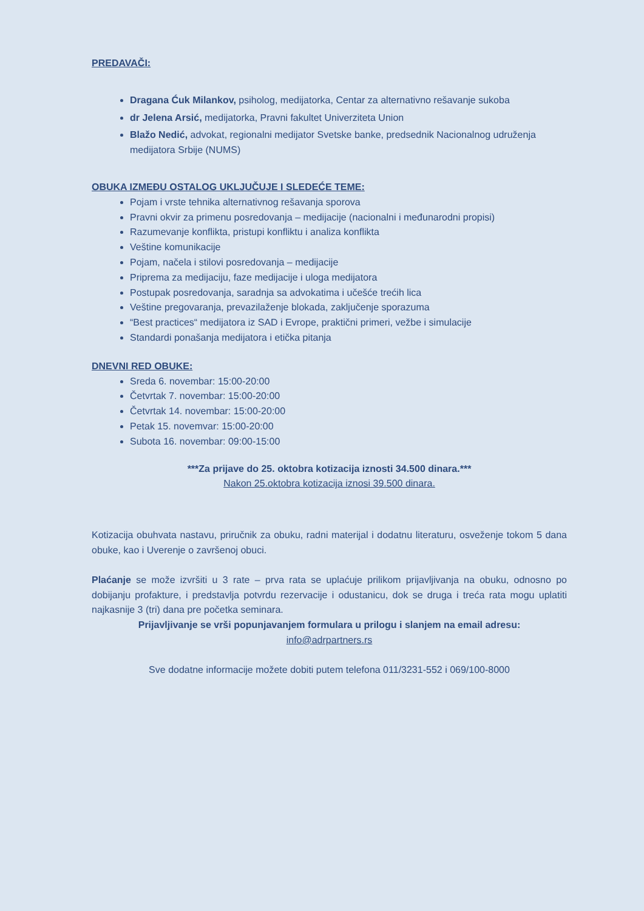PREDAVAČI:
Dragana Ćuk Milankov, psiholog, medijatorka, Centar za alternativno rešavanje sukoba
dr Jelena Arsić, medijatorka, Pravni fakultet Univerziteta Union
Blažo Nedić, advokat, regionalni medijator Svetske banke, predsednik Nacionalnog udruženja medijatora Srbije (NUMS)
OBUKA IZMEĐU OSTALOG UKLJUČUJE I SLEDEĆE TEME:
Pojam i vrste tehnika alternativnog rešavanja sporova
Pravni okvir za primenu posredovanja – medijacije (nacionalni i međunarodni propisi)
Razumevanje konflikta, pristupi konfliktu i analiza konflikta
Veštine komunikacije
Pojam, načela i stilovi posredovanja – medijacije
Priprema za medijaciju, faze medijacije i uloga medijatora
Postupak posredovanja, saradnja sa advokatima i učešće trećih lica
Veštine pregovaranja, prevazilaženje blokada, zaključenje sporazuma
“Best practices“ medijatora iz SAD i Evrope, praktični primeri, vežbe i simulacije
Standardi ponašanja medijatora i etička pitanja
DNEVNI RED OBUKE:
Sreda 6. novembar: 15:00-20:00
Četvrtak 7. novembar: 15:00-20:00
Četvrtak 14. novembar: 15:00-20:00
Petak 15. novemvar: 15:00-20:00
Subota 16. novembar: 09:00-15:00
***Za prijave do 25. oktobra kotizacija iznosti 34.500 dinara.***
Nakon 25.oktobra kotizacija iznosi 39.500 dinara.
Kotizacija obuhvata nastavu, priručnik za obuku, radni materijal i dodatnu literaturu, osveženje tokom 5 dana obuke, kao i Uverenje o završenoj obuci.
Plaćanje se može izvršiti u 3 rate – prva rata se uplaćuje prilikom prijavljivanja na obuku, odnosno po dobijanju profakture, i predstavlja potvrdu rezervacije i odustanicu, dok se druga i treća rata mogu uplatiti najkasnije 3 (tri) dana pre početka seminara.
Prijavljivanje se vrši popunjavanjem formulara u prilogu i slanjem na email adresu:
info@adrpartners.rs
Sve dodatne informacije možete dobiti putem telefona 011/3231-552 i 069/100-8000